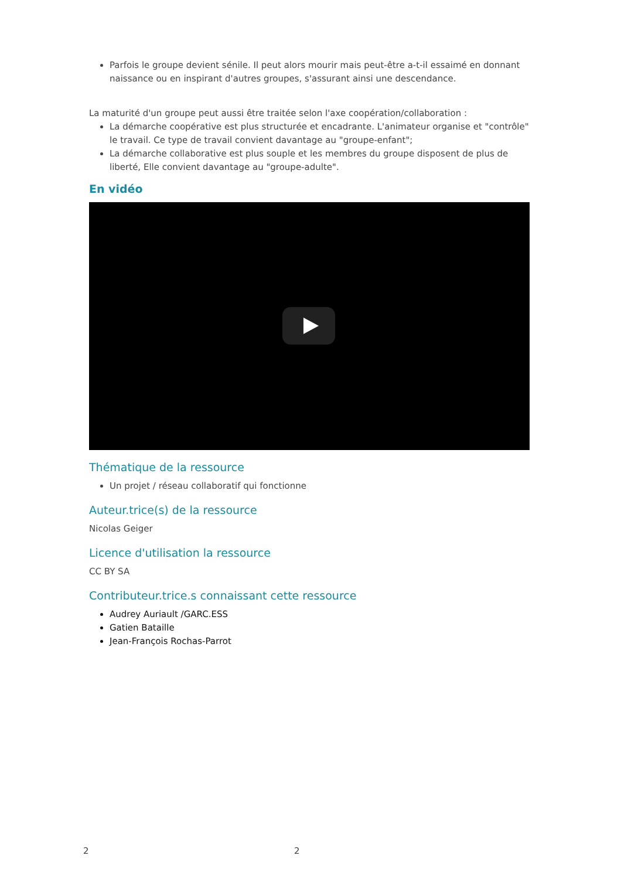Parfois le groupe devient sénile. Il peut alors mourir mais peut-être a-t-il essaimé en donnant naissance ou en inspirant d'autres groupes, s'assurant ainsi une descendance.
La maturité d'un groupe peut aussi être traitée selon l'axe coopération/collaboration :
La démarche coopérative est plus structurée et encadrante. L'animateur organise et "contrôle" le travail. Ce type de travail convient davantage au "groupe-enfant";
La démarche collaborative est plus souple et les membres du groupe disposent de plus de liberté, Elle convient davantage au "groupe-adulte".
En vidéo
Thématique de la ressource
Un projet / réseau collaboratif qui fonctionne
Auteur.trice(s) de la ressource
Nicolas Geiger
Licence d'utilisation la ressource
CC BY SA
Contributeur.trice.s connaissant cette ressource
Audrey Auriault /GARC.ESS
Gatien Bataille
Jean-François Rochas-Parrot
2 2